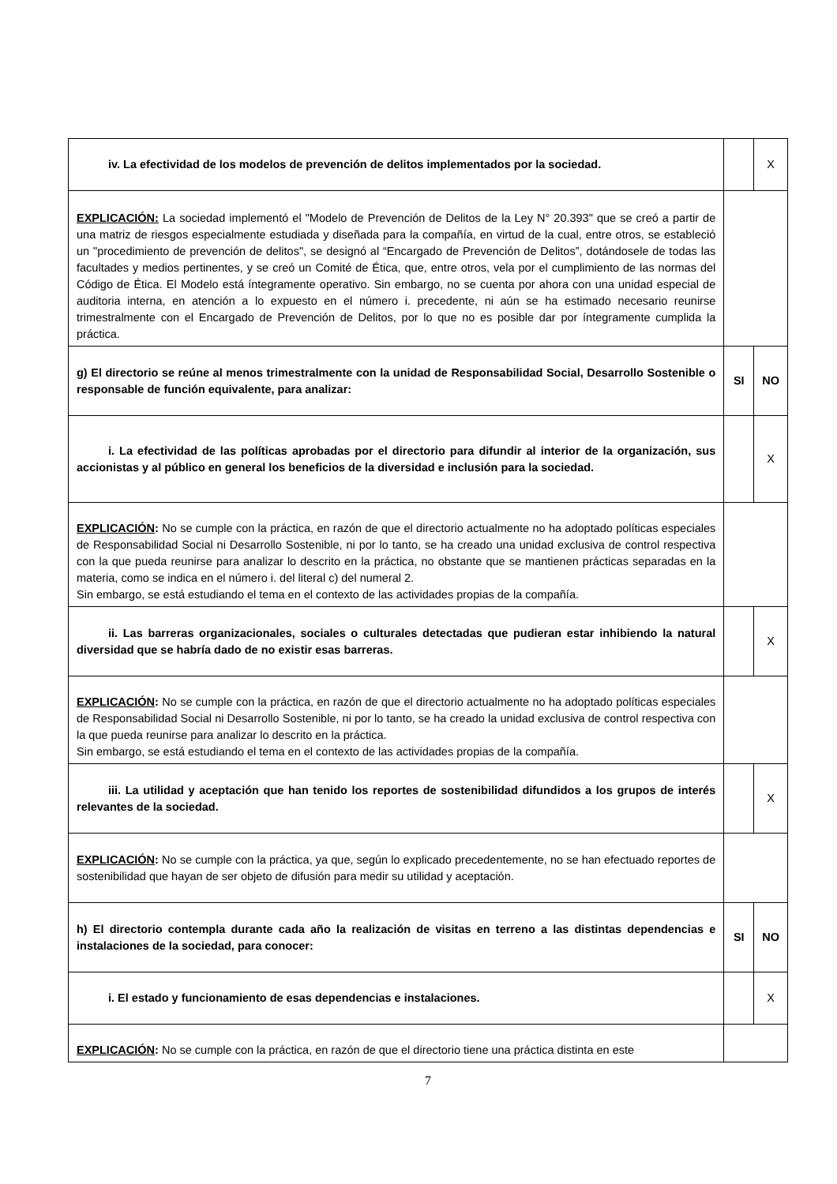| iv. La efectividad de los modelos de prevención de delitos implementados por la sociedad. | | X |
| EXPLICACIÓN: La sociedad implementó el "Modelo de Prevención de Delitos de la Ley N° 20.393" que se creó a partir de una matriz de riesgos especialmente estudiada y diseñada para la compañía, en virtud de la cual, entre otros, se estableció un "procedimiento de prevención de delitos", se designó al “Encargado de Prevención de Delitos”, dotándosele de todas las facultades y medios pertinentes, y se creó un Comité de Ética, que, entre otros, vela por el cumplimiento de las normas del Código de Ética. El Modelo está íntegramente operativo. Sin embargo, no se cuenta por ahora con una unidad especial de auditoria interna, en atención a lo expuesto en el número i. precedente, ni aún se ha estimado necesario reunirse trimestralmente con el Encargado de Prevención de Delitos, por lo que no es posible dar por íntegramente cumplida la práctica. | | |
| g) El directorio se reúne al menos trimestralmente con la unidad de Responsabilidad Social, Desarrollo Sostenible o responsable de función equivalente, para analizar: | SI | NO |
| i. La efectividad de las políticas aprobadas por el directorio para difundir al interior de la organización, sus accionistas y al público en general los beneficios de la diversidad e inclusión para la sociedad. | | X |
| EXPLICACIÓN : No se cumple con la práctica, en razón de que el directorio actualmente no ha adoptado políticas especiales de Responsabilidad Social ni Desarrollo Sostenible, ni por lo tanto, se ha creado una unidad exclusiva de control respectiva con la que pueda reunirse para analizar lo descrito en la práctica, no obstante que se mantienen prácticas separadas en la materia, como se indica en el número i. del literal c) del numeral 2. Sin embargo, se está estudiando el tema en el contexto de las actividades propias de la compañía. | | |
| ii. Las barreras organizacionales, sociales o culturales detectadas que pudieran estar inhibiendo la natural diversidad que se habría dado de no existir esas barreras. | | X |
| EXPLICACIÓN : No se cumple con la práctica, en razón de que el directorio actualmente no ha adoptado políticas especiales de Responsabilidad Social ni Desarrollo Sostenible, ni por lo tanto, se ha creado la unidad exclusiva de control respectiva con la que pueda reunirse para analizar lo descrito en la práctica. Sin embargo, se está estudiando el tema en el contexto de las actividades propias de la compañía. | | |
| iii. La utilidad y aceptación que han tenido los reportes de sostenibilidad difundidos a los grupos de interés relevantes de la sociedad. | | X |
| EXPLICACIÓN : No se cumple con la práctica, ya que, según lo explicado precedentemente, no se han efectuado reportes de sostenibilidad que hayan de ser objeto de difusión para medir su utilidad y aceptación. | | |
| h) El directorio contempla durante cada año la realización de visitas en terreno a las distintas dependencias e instalaciones de la sociedad, para conocer: | SI | NO |
| i. El estado y funcionamiento de esas dependencias e instalaciones. | | X |
| EXPLICACIÓN : No se cumple con la práctica, en razón de que el directorio tiene una práctica distinta en este | | |
7